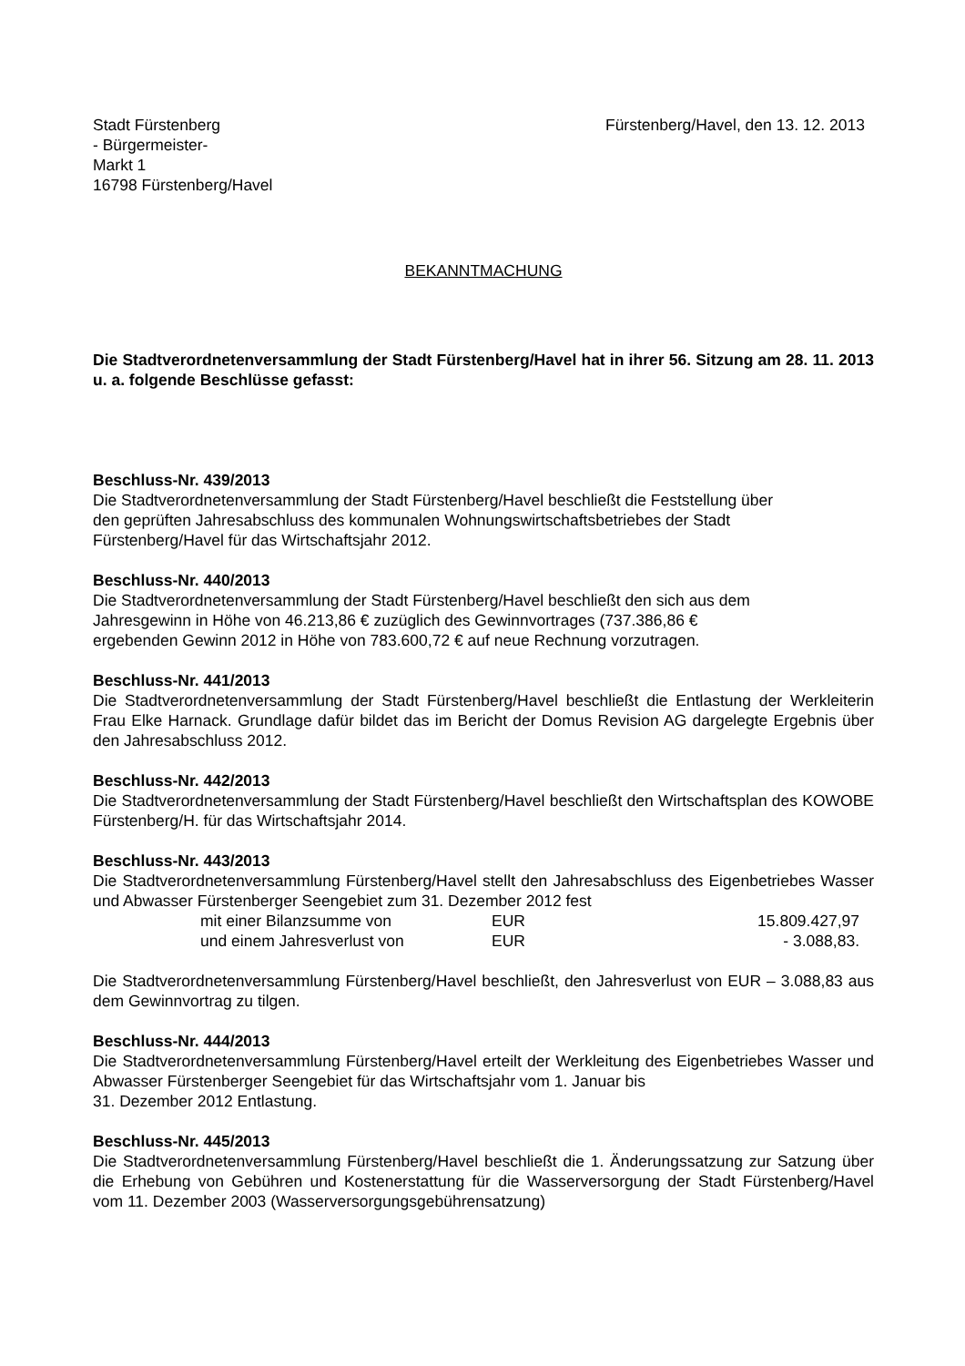Stadt Fürstenberg
- Bürgermeister-
Markt 1
16798 Fürstenberg/Havel
Fürstenberg/Havel, den 13. 12. 2013
BEKANNTMACHUNG
Die Stadtverordnetenversammlung der Stadt Fürstenberg/Havel hat in ihrer 56. Sitzung am 28. 11. 2013 u. a. folgende Beschlüsse gefasst:
Beschluss-Nr. 439/2013
Die Stadtverordnetenversammlung der Stadt Fürstenberg/Havel beschließt die Feststellung über
den geprüften Jahresabschluss des kommunalen Wohnungswirtschaftsbetriebes der Stadt
Fürstenberg/Havel für das Wirtschaftsjahr 2012.
Beschluss-Nr. 440/2013
Die Stadtverordnetenversammlung der Stadt Fürstenberg/Havel beschließt den sich aus dem
Jahresgewinn in Höhe von 46.213,86 € zuzüglich des Gewinnvortrages (737.386,86 €
ergebenden Gewinn 2012 in Höhe von 783.600,72 € auf neue Rechnung vorzutragen.
Beschluss-Nr. 441/2013
Die Stadtverordnetenversammlung der Stadt Fürstenberg/Havel beschließt die Entlastung der Werkleiterin Frau Elke Harnack. Grundlage dafür bildet das im Bericht der Domus Revision AG dargelegte Ergebnis über den Jahresabschluss 2012.
Beschluss-Nr. 442/2013
Die Stadtverordnetenversammlung der Stadt Fürstenberg/Havel beschließt den Wirtschaftsplan des KOWOBE Fürstenberg/H. für das Wirtschaftsjahr 2014.
Beschluss-Nr. 443/2013
Die Stadtverordnetenversammlung Fürstenberg/Havel stellt den Jahresabschluss des Eigenbetriebes Wasser und Abwasser Fürstenberger Seengebiet zum 31. Dezember 2012 fest
mit einer Bilanzsumme von EUR 15.809.427,97
und einem Jahresverlust von EUR - 3.088,83.
Die Stadtverordnetenversammlung Fürstenberg/Havel beschließt, den Jahresverlust von EUR – 3.088,83 aus dem Gewinnvortrag zu tilgen.
Beschluss-Nr. 444/2013
Die Stadtverordnetenversammlung Fürstenberg/Havel erteilt der Werkleitung des Eigenbetriebes Wasser und Abwasser Fürstenberger Seengebiet für das Wirtschaftsjahr vom 1. Januar bis
31. Dezember 2012 Entlastung.
Beschluss-Nr. 445/2013
Die Stadtverordnetenversammlung Fürstenberg/Havel beschließt die 1. Änderungssatzung zur Satzung über die Erhebung von Gebühren und Kostenerstattung für die Wasserversorgung der Stadt Fürstenberg/Havel vom 11. Dezember 2003 (Wasserversorgungsgebührensatzung)